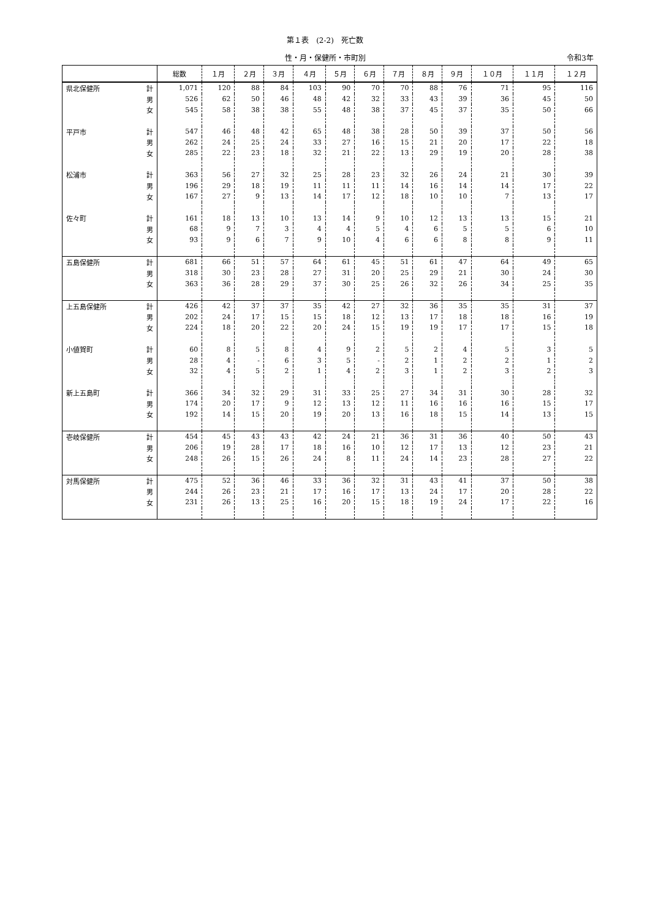第１表　(2-2)　死亡数
性・月・保健所・市町別 令和3年
| | | 総数 | １月 | ２月 | ３月 | ４月 | ５月 | ６月 | ７月 | ８月 | ９月 | １０月 | １１月 | １２月 |
| --- | --- | --- | --- | --- | --- | --- | --- | --- | --- | --- | --- | --- | --- | --- |
| 県北保健所 | 計 | 1,071 | 120 | 88 | 84 | 103 | 90 | 70 | 70 | 88 | 76 | 71 | 95 | 116 |
| | 男 | 526 | 62 | 50 | 46 | 48 | 42 | 32 | 33 | 43 | 39 | 36 | 45 | 50 |
| | 女 | 545 | 58 | 38 | 38 | 55 | 48 | 38 | 37 | 45 | 37 | 35 | 50 | 66 |
| 平戸市 | 計 | 547 | 46 | 48 | 42 | 65 | 48 | 38 | 28 | 50 | 39 | 37 | 50 | 56 |
| | 男 | 262 | 24 | 25 | 24 | 33 | 27 | 16 | 15 | 21 | 20 | 17 | 22 | 18 |
| | 女 | 285 | 22 | 23 | 18 | 32 | 21 | 22 | 13 | 29 | 19 | 20 | 28 | 38 |
| 松浦市 | 計 | 363 | 56 | 27 | 32 | 25 | 28 | 23 | 32 | 26 | 24 | 21 | 30 | 39 |
| | 男 | 196 | 29 | 18 | 19 | 11 | 11 | 11 | 14 | 16 | 14 | 14 | 17 | 22 |
| | 女 | 167 | 27 | 9 | 13 | 14 | 17 | 12 | 18 | 10 | 10 | 7 | 13 | 17 |
| 佐々町 | 計 | 161 | 18 | 13 | 10 | 13 | 14 | 9 | 10 | 12 | 13 | 13 | 15 | 21 |
| | 男 | 68 | 9 | 7 | 3 | 4 | 4 | 5 | 4 | 6 | 5 | 5 | 6 | 10 |
| | 女 | 93 | 9 | 6 | 7 | 9 | 10 | 4 | 6 | 6 | 8 | 8 | 9 | 11 |
| 五島保健所 | 計 | 681 | 66 | 51 | 57 | 64 | 61 | 45 | 51 | 61 | 47 | 64 | 49 | 65 |
| | 男 | 318 | 30 | 23 | 28 | 27 | 31 | 20 | 25 | 29 | 21 | 30 | 24 | 30 |
| | 女 | 363 | 36 | 28 | 29 | 37 | 30 | 25 | 26 | 32 | 26 | 34 | 25 | 35 |
| 上五島保健所 | 計 | 426 | 42 | 37 | 37 | 35 | 42 | 27 | 32 | 36 | 35 | 35 | 31 | 37 |
| | 男 | 202 | 24 | 17 | 15 | 15 | 18 | 12 | 13 | 17 | 18 | 18 | 16 | 19 |
| | 女 | 224 | 18 | 20 | 22 | 20 | 24 | 15 | 19 | 19 | 17 | 17 | 15 | 18 |
| 小値賀町 | 計 | 60 | 8 | 5 | 8 | 4 | 9 | 2 | 5 | 2 | 4 | 5 | 3 | 5 |
| | 男 | 28 | 4 | - | 6 | 3 | 5 | - | 2 | 1 | 2 | 2 | 1 | 2 |
| | 女 | 32 | 4 | 5 | 2 | 1 | 4 | 2 | 3 | 1 | 2 | 3 | 2 | 3 |
| 新上五島町 | 計 | 366 | 34 | 32 | 29 | 31 | 33 | 25 | 27 | 34 | 31 | 30 | 28 | 32 |
| | 男 | 174 | 20 | 17 | 9 | 12 | 13 | 12 | 11 | 16 | 16 | 16 | 15 | 17 |
| | 女 | 192 | 14 | 15 | 20 | 19 | 20 | 13 | 16 | 18 | 15 | 14 | 13 | 15 |
| 壱岐保健所 | 計 | 454 | 45 | 43 | 43 | 42 | 24 | 21 | 36 | 31 | 36 | 40 | 50 | 43 |
| | 男 | 206 | 19 | 28 | 17 | 18 | 16 | 10 | 12 | 17 | 13 | 12 | 23 | 21 |
| | 女 | 248 | 26 | 15 | 26 | 24 | 8 | 11 | 24 | 14 | 23 | 28 | 27 | 22 |
| 対馬保健所 | 計 | 475 | 52 | 36 | 46 | 33 | 36 | 32 | 31 | 43 | 41 | 37 | 50 | 38 |
| | 男 | 244 | 26 | 23 | 21 | 17 | 16 | 17 | 13 | 24 | 17 | 20 | 28 | 22 |
| | 女 | 231 | 26 | 13 | 25 | 16 | 20 | 15 | 18 | 19 | 24 | 17 | 22 | 16 |